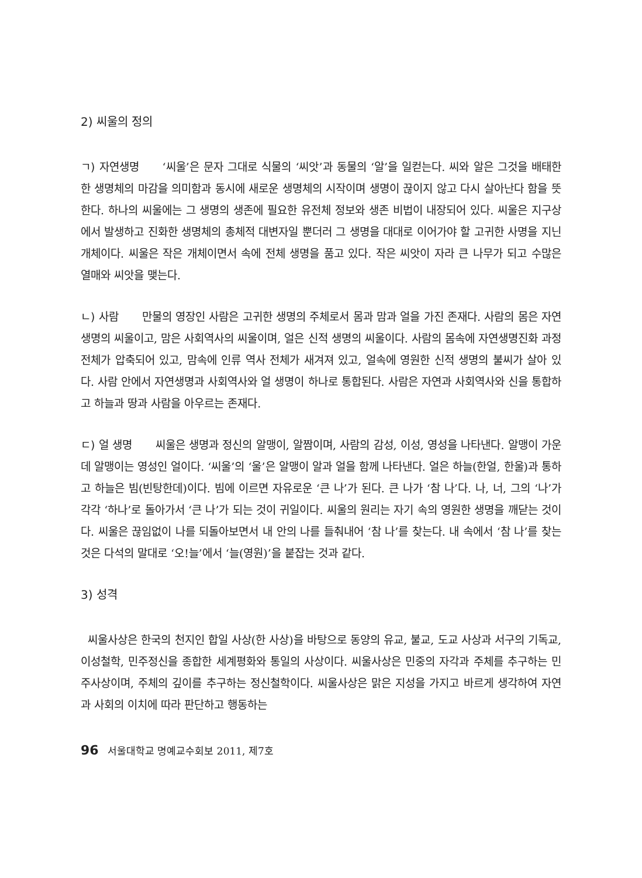2) 씨울의 정의
ㄱ) 자연생명 ‘씨울’은 문자 그대로 식물의 ‘씨앗’과 동물의 ‘알’을 일컫는다. 씨와 알은 그것을 배태한 한 생명체의 마감을 의미함과 동시에 새로운 생명체의 시작이며 생명이 끊이지 않고 다시 살아난다 함을 뜻한다. 하나의 씨울에는 그 생명의 생존에 필요한 유전체 정보와 생존 비법이 내장되어 있다. 씨울은 지구상에서 발생하고 진화한 생명체의 총체적 대변자일 뿐더러 그 생명을 대대로 이어가야 할 고귀한 사명을 지닌 개체이다. 씨울은 작은 개체이면서 속에 전체 생명을 품고 있다. 작은 씨앗이 자라 큰 나무가 되고 수많은 열매와 씨앗을 맺는다.
ㄴ) 사람 만물의 영장인 사람은 고귀한 생명의 주체로서 몸과 맘과 얼을 가진 존재다. 사람의 몸은 자연생명의 씨울이고, 맘은 사회역사의 씨울이며, 얼은 신적 생명의 씨울이다. 사람의 몸속에 자연생명진화 과정 전체가 압축되어 있고, 맘속에 인류 역사 전체가 새겨져 있고, 얼속에 영원한 신적 생명의 불씨가 살아 있다. 사람 안에서 자연생명과 사회역사와 얼 생명이 하나로 통합된다. 사람은 자연과 사회역사와 신을 통합하고 하늘과 땅과 사람을 아우르는 존재다.
ㄷ) 얼 생명 씨울은 생명과 정신의 알맹이, 알짬이며, 사람의 감성, 이성, 영성을 나타낸다. 알맹이 가운데 알맹이는 영성인 얼이다. ‘씨울’의 ‘울’은 알맹이 알과 얼을 함께 나타낸다. 얼은 하늘(한얼, 한울)과 통하고 하늘은 빔(빈탕한데)이다. 빔에 이르면 자유로운 ‘큰 나’가 된다. 큰 나가 ‘참 나’다. 나, 너, 그의 ‘나’가 각각 ‘하나’로 돌아가서 ‘큰 나’가 되는 것이 귀일이다. 씨울의 원리는 자기 속의 영원한 생명을 깨닫는 것이다. 씨울은 끊임없이 나를 되돌아보면서 내 안의 나를 들춰내어 ‘참 나’를 찾는다. 내 속에서 ‘참 나’를 찾는 것은 다석의 말대로 ‘오!늘’에서 ‘늘(영원)’을 붙잡는 것과 같다.
3) 성격
씨울사상은 한국의 천지인 합일 사상(한 사상)을 바탕으로 동양의 유교, 불교, 도교 사상과 서구의 기독교, 이성철학, 민주정신을 종합한 세계평화와 통일의 사상이다. 씨울사상은 민중의 자각과 주체를 추구하는 민주사상이며, 주체의 깊이를 추구하는 정신철학이다. 씨울사상은 맑은 지성을 가지고 바르게 생각하여 자연과 사회의 이치에 따라 판단하고 행동하는
96 서울대학교 명예교수회보 2011, 제7호